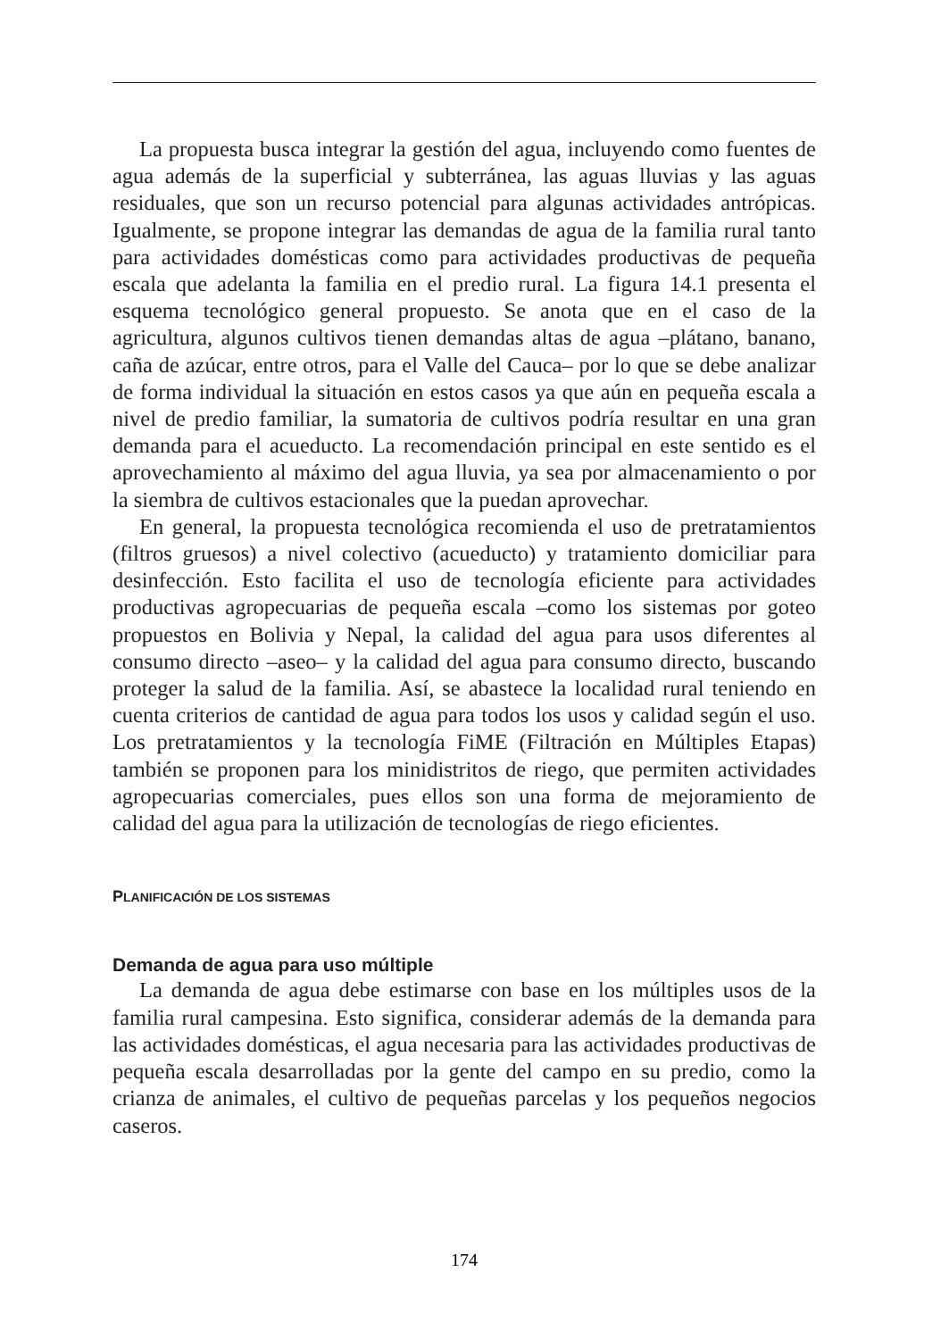La propuesta busca integrar la gestión del agua, incluyendo como fuentes de agua además de la superficial y subterránea, las aguas lluvias y las aguas residuales, que son un recurso potencial para algunas actividades antrópicas. Igualmente, se propone integrar las demandas de agua de la familia rural tanto para actividades domésticas como para actividades productivas de pequeña escala que adelanta la familia en el predio rural. La figura 14.1 presenta el esquema tecnológico general propuesto. Se anota que en el caso de la agricultura, algunos cultivos tienen demandas altas de agua –plátano, banano, caña de azúcar, entre otros, para el Valle del Cauca– por lo que se debe analizar de forma individual la situación en estos casos ya que aún en pequeña escala a nivel de predio familiar, la sumatoria de cultivos podría resultar en una gran demanda para el acueducto. La recomendación principal en este sentido es el aprovechamiento al máximo del agua lluvia, ya sea por almacenamiento o por la siembra de cultivos estacionales que la puedan aprovechar.
En general, la propuesta tecnológica recomienda el uso de pretratamientos (filtros gruesos) a nivel colectivo (acueducto) y tratamiento domiciliar para desinfección. Esto facilita el uso de tecnología eficiente para actividades productivas agropecuarias de pequeña escala –como los sistemas por goteo propuestos en Bolivia y Nepal, la calidad del agua para usos diferentes al consumo directo –aseo– y la calidad del agua para consumo directo, buscando proteger la salud de la familia. Así, se abastece la localidad rural teniendo en cuenta criterios de cantidad de agua para todos los usos y calidad según el uso. Los pretratamientos y la tecnología FiME (Filtración en Múltiples Etapas) también se proponen para los minidistritos de riego, que permiten actividades agropecuarias comerciales, pues ellos son una forma de mejoramiento de calidad del agua para la utilización de tecnologías de riego eficientes.
PLANIFICACIÓN DE LOS SISTEMAS
Demanda de agua para uso múltiple
La demanda de agua debe estimarse con base en los múltiples usos de la familia rural campesina. Esto significa, considerar además de la demanda para las actividades domésticas, el agua necesaria para las actividades productivas de pequeña escala desarrolladas por la gente del campo en su predio, como la crianza de animales, el cultivo de pequeñas parcelas y los pequeños negocios caseros.
174